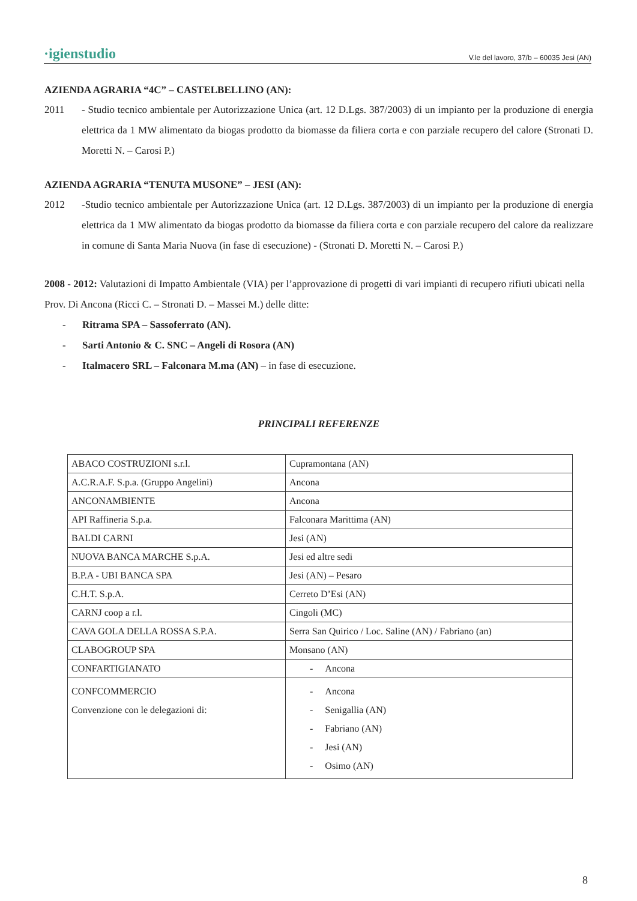·igienstudio V.le del lavoro, 37/b – 60035 Jesi (AN)
AZIENDA AGRARIA “4C” – CASTELBELLINO (AN):
2011 - Studio tecnico ambientale per Autorizzazione Unica (art. 12 D.Lgs. 387/2003) di un impianto per la produzione di energia elettrica da 1 MW alimentato da biogas prodotto da biomasse da filiera corta e con parziale recupero del calore (Stronati D. Moretti N. – Carosi P.)
AZIENDA AGRARIA “TENUTA MUSONE” – JESI (AN):
2012 -Studio tecnico ambientale per Autorizzazione Unica (art. 12 D.Lgs. 387/2003) di un impianto per la produzione di energia elettrica da 1 MW alimentato da biogas prodotto da biomasse da filiera corta e con parziale recupero del calore da realizzare in comune di Santa Maria Nuova (in fase di esecuzione) - (Stronati D. Moretti N. – Carosi P.)
2008 - 2012: Valutazioni di Impatto Ambientale (VIA) per l’approvazione di progetti di vari impianti di recupero rifiuti ubicati nella Prov. Di Ancona (Ricci C. – Stronati D. – Massei M.) delle ditte:
- Ritrama SPA – Sassoferrato (AN).
- Sarti Antonio & C. SNC – Angeli di Rosora (AN)
- Italmacero SRL – Falconara M.ma (AN) – in fase di esecuzione.
PRINCIPALI REFERENZE
| ABACO COSTRUZIONI s.r.l. | Cupramontana (AN) |
| A.C.R.A.F. S.p.a. (Gruppo Angelini) | Ancona |
| ANCONAMBIENTE | Ancona |
| API Raffineria S.p.a. | Falconara Marittima (AN) |
| BALDI CARNI | Jesi (AN) |
| NUOVA BANCA MARCHE S.p.A. | Jesi ed altre sedi |
| B.P.A - UBI BANCA SPA | Jesi (AN) – Pesaro |
| C.H.T. S.p.A. | Cerreto D’Esi (AN) |
| CARNJ coop a r.l. | Cingoli (MC) |
| CAVA GOLA DELLA ROSSA S.P.A. | Serra San Quirico / Loc. Saline (AN) / Fabriano (an) |
| CLABOGROUP SPA | Monsano (AN) |
| CONFARTIGIANATO | - Ancona |
| CONFCOMMERCIO Convenzione con le delegazioni di: | - Ancona - Senigallia (AN) - Fabriano (AN) - Jesi (AN) - Osimo (AN) |
8